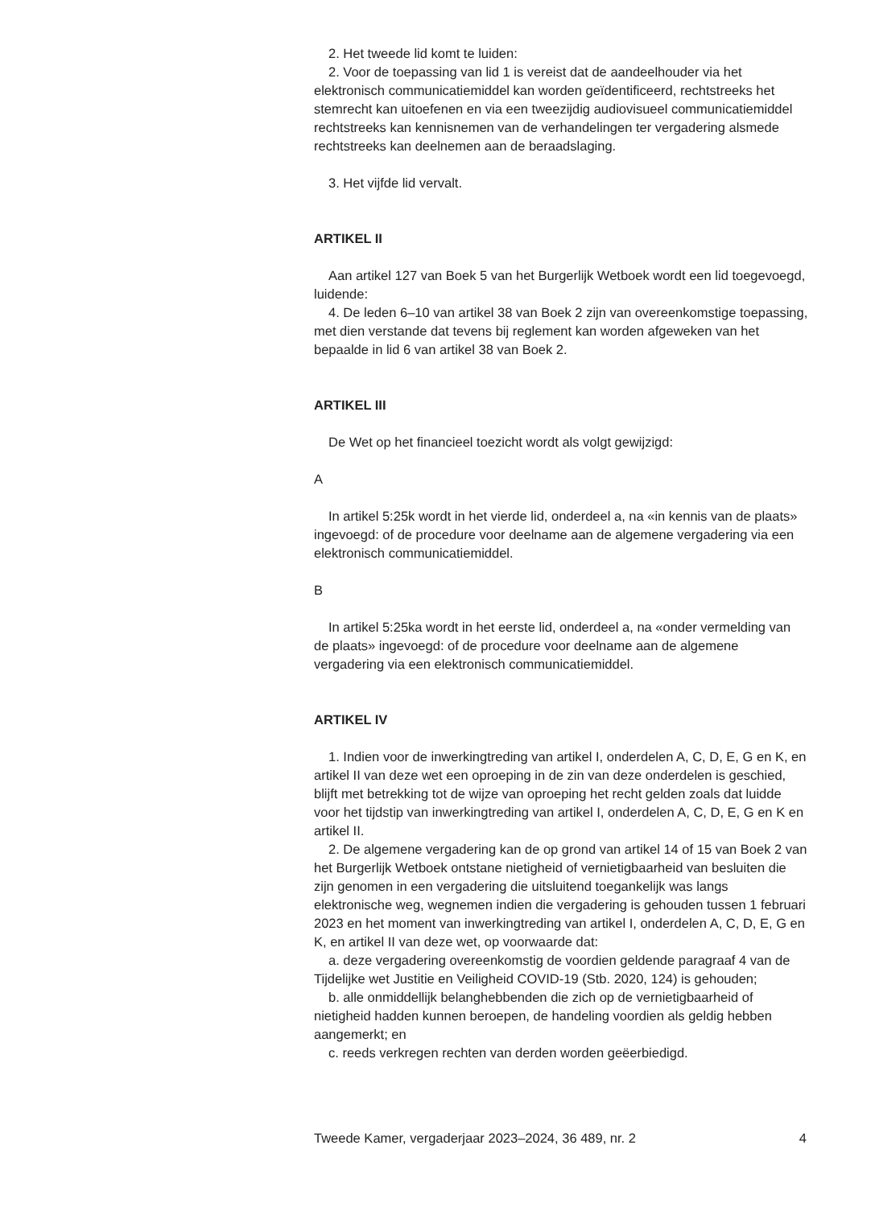2. Het tweede lid komt te luiden:
2. Voor de toepassing van lid 1 is vereist dat de aandeelhouder via het elektronisch communicatiemiddel kan worden geïdentificeerd, rechtstreeks het stemrecht kan uitoefenen en via een tweezijdig audiovisueel communicatiemiddel rechtstreeks kan kennisnemen van de verhandelingen ter vergadering alsmede rechtstreeks kan deelnemen aan de beraadslaging.
3. Het vijfde lid vervalt.
ARTIKEL II
Aan artikel 127 van Boek 5 van het Burgerlijk Wetboek wordt een lid toegevoegd, luidende:
4. De leden 6–10 van artikel 38 van Boek 2 zijn van overeenkomstige toepassing, met dien verstande dat tevens bij reglement kan worden afgeweken van het bepaalde in lid 6 van artikel 38 van Boek 2.
ARTIKEL III
De Wet op het financieel toezicht wordt als volgt gewijzigd:
A
In artikel 5:25k wordt in het vierde lid, onderdeel a, na «in kennis van de plaats» ingevoegd: of de procedure voor deelname aan de algemene vergadering via een elektronisch communicatiemiddel.
B
In artikel 5:25ka wordt in het eerste lid, onderdeel a, na «onder vermelding van de plaats» ingevoegd: of de procedure voor deelname aan de algemene vergadering via een elektronisch communicatiemiddel.
ARTIKEL IV
1. Indien voor de inwerkingtreding van artikel I, onderdelen A, C, D, E, G en K, en artikel II van deze wet een oproeping in de zin van deze onderdelen is geschied, blijft met betrekking tot de wijze van oproeping het recht gelden zoals dat luidde voor het tijdstip van inwerkingtreding van artikel I, onderdelen A, C, D, E, G en K en artikel II.
2. De algemene vergadering kan de op grond van artikel 14 of 15 van Boek 2 van het Burgerlijk Wetboek ontstane nietigheid of vernietigbaarheid van besluiten die zijn genomen in een vergadering die uitsluitend toegankelijk was langs elektronische weg, wegnemen indien die vergadering is gehouden tussen 1 februari 2023 en het moment van inwerkingtreding van artikel I, onderdelen A, C, D, E, G en K, en artikel II van deze wet, op voorwaarde dat:
a. deze vergadering overeenkomstig de voordien geldende paragraaf 4 van de Tijdelijke wet Justitie en Veiligheid COVID-19 (Stb. 2020, 124) is gehouden;
b. alle onmiddellijk belanghebbenden die zich op de vernietigbaarheid of nietigheid hadden kunnen beroepen, de handeling voordien als geldig hebben aangemerkt; en
c. reeds verkregen rechten van derden worden geëerbiedigd.
Tweede Kamer, vergaderjaar 2023–2024, 36 489, nr. 2 4